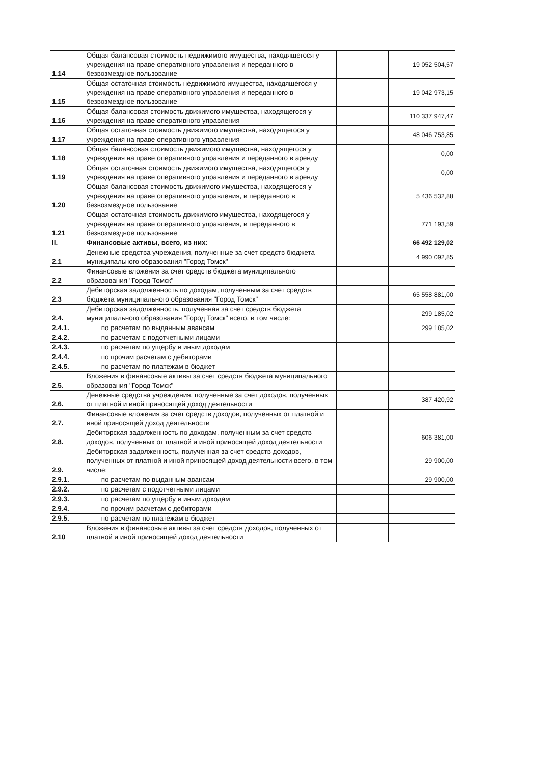| 1.14 | Общая балансовая стоимость недвижимого имущества, находящегося у учреждения на праве оперативного управления и переданного в безвозмездное пользование | | 19 052 504,57 |
| 1.15 | Общая остаточная стоимость недвижимого имущества, находящегося у учреждения на праве оперативного управления и переданного в безвозмездное пользование | | 19 042 973,15 |
| 1.16 | Общая балансовая стоимость движимого имущества, находящегося у учреждения на праве оперативного управления | | 110 337 947,47 |
| 1.17 | Общая остаточная стоимость движимого имущества, находящегося у учреждения на праве оперативного управления | | 48 046 753,85 |
| 1.18 | Общая балансовая стоимость движимого имущества, находящегося у учреждения на праве оперативного управления и переданного в аренду | | 0,00 |
| 1.19 | Общая остаточная стоимость движимого имущества, находящегося у учреждения на праве оперативного управления и переданного в аренду | | 0,00 |
| 1.20 | Общая балансовая стоимость движимого имущества, находящегося у учреждения на праве оперативного управления, и переданного в безвозмездное пользование | | 5 436 532,88 |
| 1.21 | Общая остаточная стоимость движимого имущества, находящегося у учреждения на праве оперативного управления, и переданного в безвозмездное пользование | | 771 193,59 |
| II. | Финансовые активы, всего, из них: | | 66 492 129,02 |
| 2.1 | Денежные средства учреждения, полученные за счет средств бюджета муниципального образования "Город Томск" | | 4 990 092,85 |
| 2.2 | Финансовые вложения за счет средств бюджета муниципального образования "Город Томск" | | |
| 2.3 | Дебиторская задолженность по доходам, полученным за счет средств бюджета муниципального образования "Город Томск" | | 65 558 881,00 |
| 2.4. | Дебиторская задолженность, полученная за счет средств бюджета муниципального образования "Город Томск" всего, в том числе: | | 299 185,02 |
| 2.4.1. | по расчетам по выданным авансам | | 299 185,02 |
| 2.4.2. | по расчетам с подотчетными лицами | | |
| 2.4.3. | по расчетам по ущербу и иным доходам | | |
| 2.4.4. | по прочим расчетам с дебиторами | | |
| 2.4.5. | по расчетам по платежам в бюджет | | |
| 2.5. | Вложения в финансовые активы за счет средств бюджета муниципального образования "Город Томск" | | |
| 2.6. | Денежные средства учреждения, полученные за счет доходов, полученных от платной и иной приносящей доход деятельности | | 387 420,92 |
| 2.7. | Финансовые вложения за счет средств доходов, полученных от платной и иной приносящей доход деятельности | | |
| 2.8. | Дебиторская задолженность по доходам, полученным за счет средств доходов, полученных от платной и иной приносящей доход деятельности | | 606 381,00 |
| 2.9. | Дебиторская задолженность, полученная за счет средств доходов, полученных от платной и иной приносящей доход деятельности всего, в том числе: | | 29 900,00 |
| 2.9.1. | по расчетам по выданным авансам | | 29 900,00 |
| 2.9.2. | по расчетам с подотчетными лицами | | |
| 2.9.3. | по расчетам по ущербу и иным доходам | | |
| 2.9.4. | по прочим расчетам с дебиторами | | |
| 2.9.5. | по расчетам по платежам в бюджет | | |
| 2.10 | Вложения в финансовые активы за счет средств доходов, полученных от платной и иной приносящей доход деятельности | | |